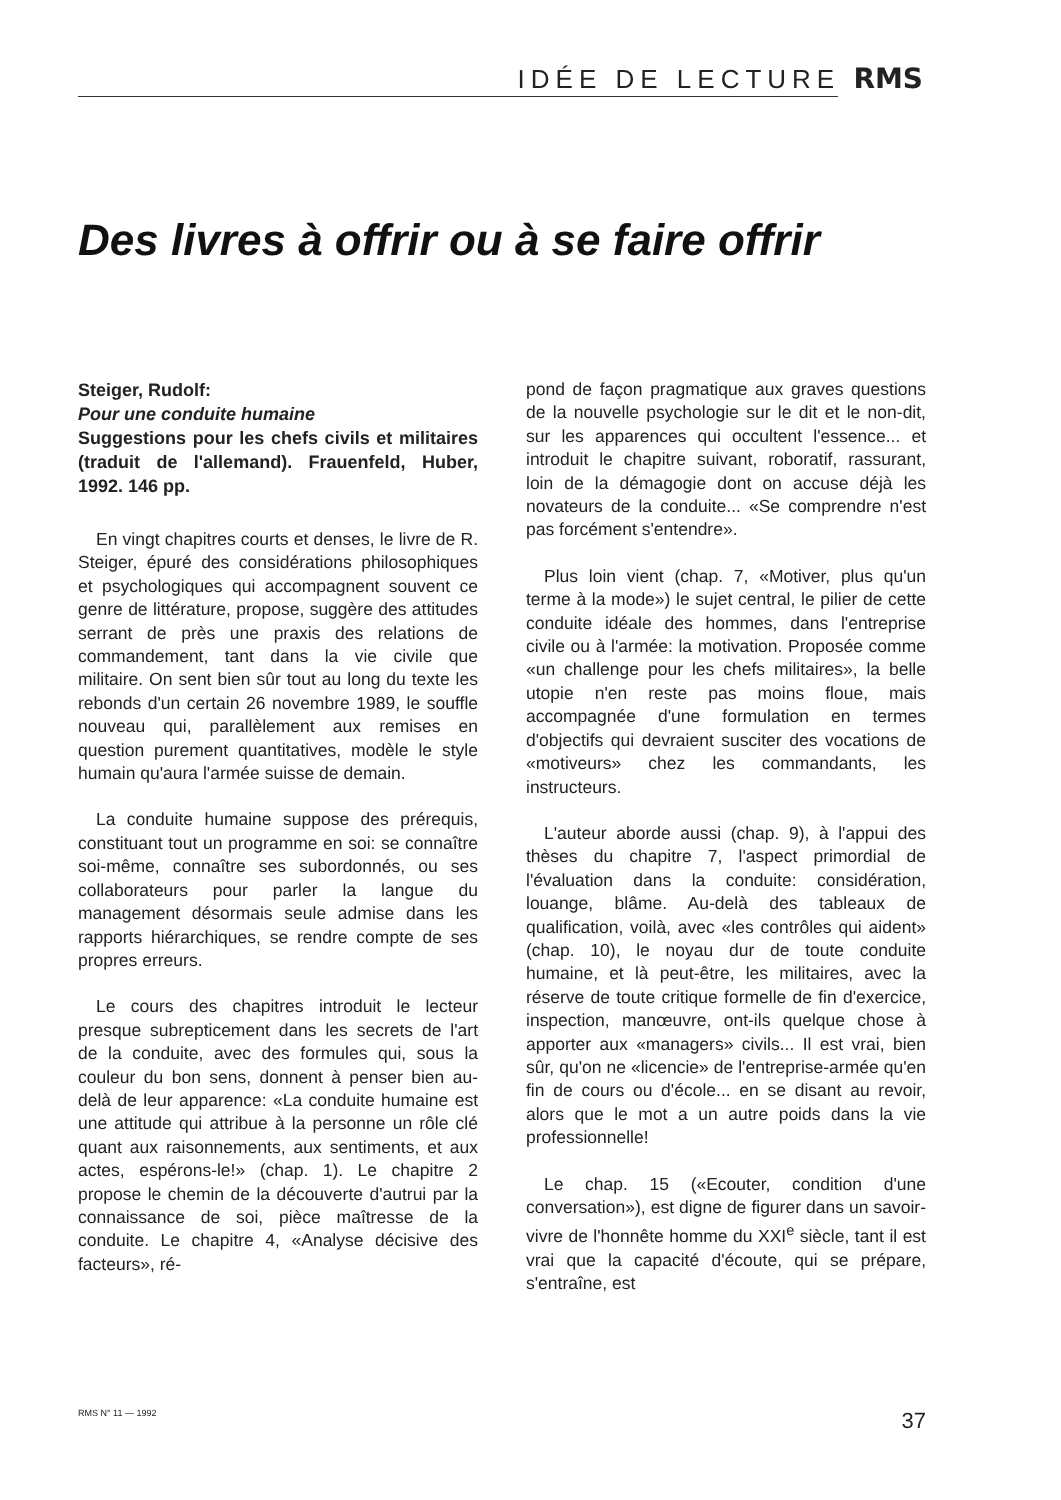IDÉE DE LECTURE RMS
Des livres à offrir ou à se faire offrir
Steiger, Rudolf:
Pour une conduite humaine
Suggestions pour les chefs civils et militaires (traduit de l'allemand). Frauenfeld, Huber, 1992. 146 pp.
En vingt chapitres courts et denses, le livre de R. Steiger, épuré des considérations philosophiques et psychologiques qui accompagnent souvent ce genre de littérature, propose, suggère des attitudes serrant de près une praxis des relations de commandement, tant dans la vie civile que militaire. On sent bien sûr tout au long du texte les rebonds d'un certain 26 novembre 1989, le souffle nouveau qui, parallèlement aux remises en question purement quantitatives, modèle le style humain qu'aura l'armée suisse de demain.
La conduite humaine suppose des prérequis, constituant tout un programme en soi: se connaître soi-même, connaître ses subordonnés, ou ses collaborateurs pour parler la langue du management désormais seule admise dans les rapports hiérarchiques, se rendre compte de ses propres erreurs.
Le cours des chapitres introduit le lecteur presque subrepticement dans les secrets de l'art de la conduite, avec des formules qui, sous la couleur du bon sens, donnent à penser bien au-delà de leur apparence: «La conduite humaine est une attitude qui attribue à la personne un rôle clé quant aux raisonnements, aux sentiments, et aux actes, espérons-le!» (chap. 1). Le chapitre 2 propose le chemin de la découverte d'autrui par la connaissance de soi, pièce maîtresse de la conduite. Le chapitre 4, «Analyse décisive des facteurs», ré-
pond de façon pragmatique aux graves questions de la nouvelle psychologie sur le dit et le non-dit, sur les apparences qui occultent l'essence... et introduit le chapitre suivant, roboratif, rassurant, loin de la démagogie dont on accuse déjà les novateurs de la conduite... «Se comprendre n'est pas forcément s'entendre».
Plus loin vient (chap. 7, «Motiver, plus qu'un terme à la mode») le sujet central, le pilier de cette conduite idéale des hommes, dans l'entreprise civile ou à l'armée: la motivation. Proposée comme «un challenge pour les chefs militaires», la belle utopie n'en reste pas moins floue, mais accompagnée d'une formulation en termes d'objectifs qui devraient susciter des vocations de «motiveurs» chez les commandants, les instructeurs.
L'auteur aborde aussi (chap. 9), à l'appui des thèses du chapitre 7, l'aspect primordial de l'évaluation dans la conduite: considération, louange, blâme. Au-delà des tableaux de qualification, voilà, avec «les contrôles qui aident» (chap. 10), le noyau dur de toute conduite humaine, et là peut-être, les militaires, avec la réserve de toute critique formelle de fin d'exercice, inspection, manœuvre, ont-ils quelque chose à apporter aux «managers» civils... Il est vrai, bien sûr, qu'on ne «licencie» de l'entreprise-armée qu'en fin de cours ou d'école... en se disant au revoir, alors que le mot a un autre poids dans la vie professionnelle!
Le chap. 15 («Ecouter, condition d'une conversation»), est digne de figurer dans un savoir-vivre de l'honnête homme du XXI<sup>e</sup> siècle, tant il est vrai que la capacité d'écoute, qui se prépare, s'entraîne, est
RMS N° 11 — 1992 37